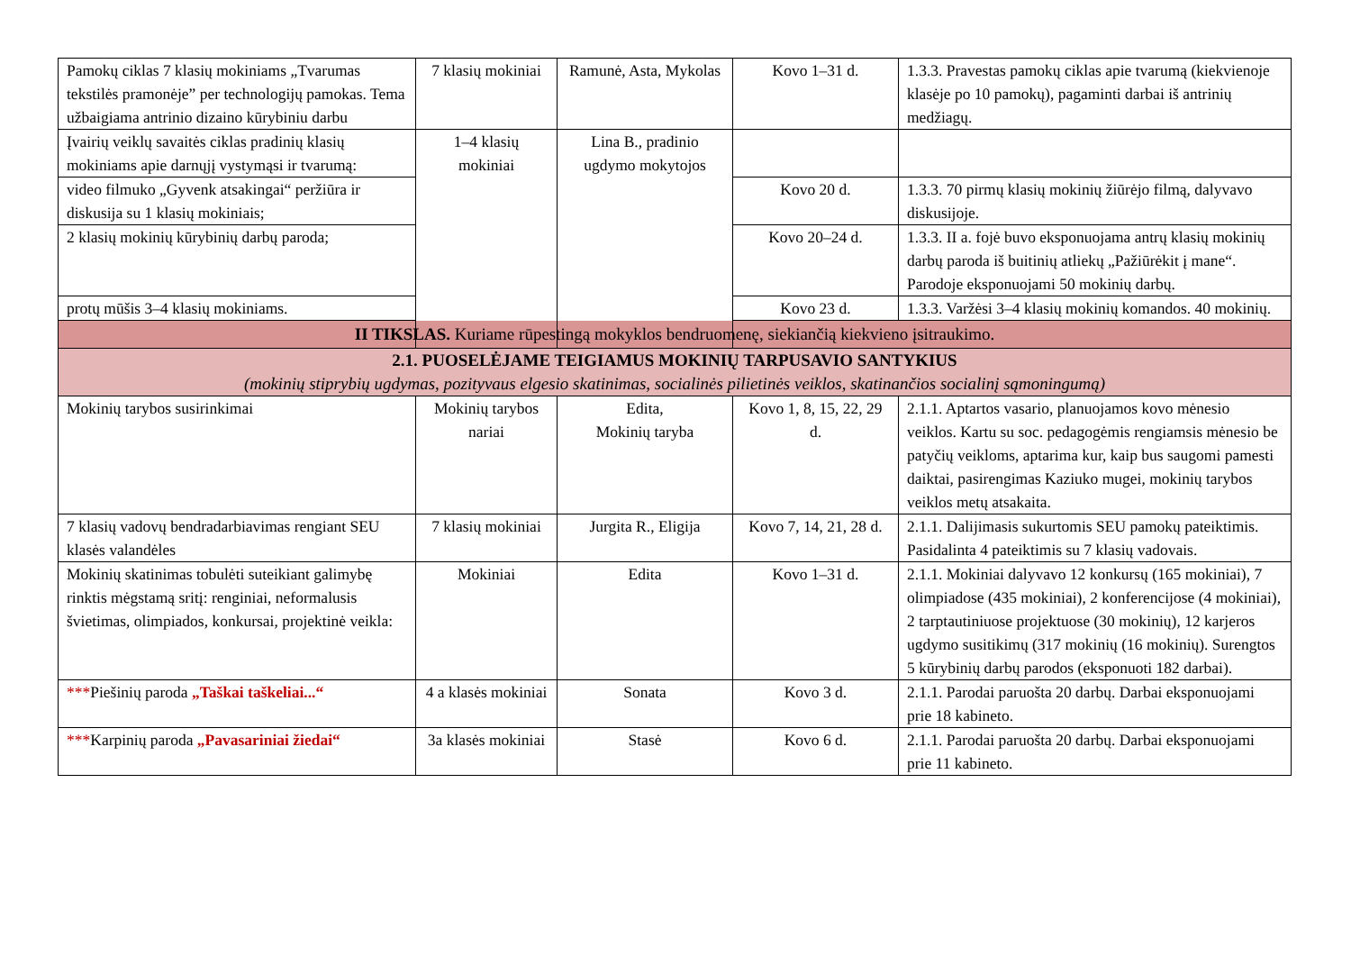| Pamokų ciklas 7 klasių mokiniams „Tvarumas tekstilės pramonėje” per technologijų pamokas. Tema užbaigiama antrinio dizaino kūrybiniu darbu | 7 klasių mokiniai | Ramunė, Asta, Mykolas | Kovo 1–31 d. | 1.3.3. Pravestas pamokų ciklas apie tvarumą (kiekvienoje klasėje po 10 pamokų), pagaminti darbai iš antrinių medžiagų. |
| Įvairių veiklų savaitės ciklas pradinių klasių mokiniams apie darnųjį vystymąsi ir tvarumą: | 1–4 klasių mokiniai | Lina B., pradinio ugdymo mokytojos | | |
| video filmuko „Gyvenk atsakingai“ peržiūra ir diskusija su 1 klasių mokiniais; | | | Kovo 20 d. | 1.3.3. 70 pirmų klasių mokinių žiūrėjo filmą, dalyvavo diskusijoje. |
| 2 klasių mokinių kūrybinių darbų paroda; | | | Kovo 20–24 d. | 1.3.3. II a. fojė buvo eksponuojama antrų klasių mokinių darbų paroda iš buitinių atliekų „Pažiūrėkit į mane“. Parodoje eksponuojami 50 mokinių darbų. |
| protų mūšis 3–4 klasių mokiniams. | | | Kovo 23 d. | 1.3.3. Varžėsi 3–4 klasių mokinių komandos. 40 mokinių. |
| II TIKSLAS. Kuriame rūpestingą mokyklos bendruomenę, siekiančią kiekvieno įsitraukimo. | | | | |
| 2.1. PUOSELĖJAME TEIGIAMUS MOKINIŲ TARPUSAVIO SANTYKIUS (mokinių stiprybių ugdymas, pozityvaus elgesio skatinimas, socialinės pilietinės veiklos, skatinančios socialinį sąmoningumą) | | | | |
| Mokinių tarybos susirinkimai | Mokinių tarybos nariai | Edita, Mokinių taryba | Kovo 1, 8, 15, 22, 29 d. | 2.1.1. Aptartos vasario, planuojamos kovo mėnesio veiklos. Kartu su soc. pedagogėmis rengiamsis mėnesio be patyčių veikloms, aptarima kur, kaip bus saugomi pamesti daiktai, pasirengimas Kaziuko mugei, mokinių tarybos veiklos metų atsakaita. |
| 7 klasių vadovų bendradarbiavimas rengiant SEU klasės valandėles | 7 klasių mokiniai | Jurgita R., Eligija | Kovo 7, 14, 21, 28 d. | 2.1.1. Dalijimasis sukurtomis SEU pamokų pateiktimis. Pasidalinta 4 pateiktimis su 7 klasių vadovais. |
| Mokinių skatinimas tobulėti suteikiant galimybę rinktis mėgstamą sritį: renginiai, neformalusis švietimas, olimpiados, konkursai, projektinė veikla: | Mokiniai | Edita | Kovo 1–31 d. | 2.1.1. Mokiniai dalyvavo 12 konkursų (165 mokiniai), 7 olimpiadose (435 mokiniai), 2 konferencijose (4 mokiniai), 2 tarptautiniuose projektuose (30 mokinių), 12 karjeros ugdymo susitikimų (317 mokinių (16 mokinių). Surengtos 5 kūrybinių darbų parodos (eksponuoti 182 darbai). |
| *** Piešinių paroda „Taškai taškeliai...“ | 4 a klasės mokiniai | Sonata | Kovo 3 d. | 2.1.1. Parodai paruošta 20 darbų. Darbai eksponuojami prie 18 kabineto. |
| *** Karpinių paroda „Pavasariniai žiedai“ | 3a klasės mokiniai | Stasė | Kovo 6 d. | 2.1.1. Parodai paruošta 20 darbų. Darbai eksponuojami prie 11 kabineto. |